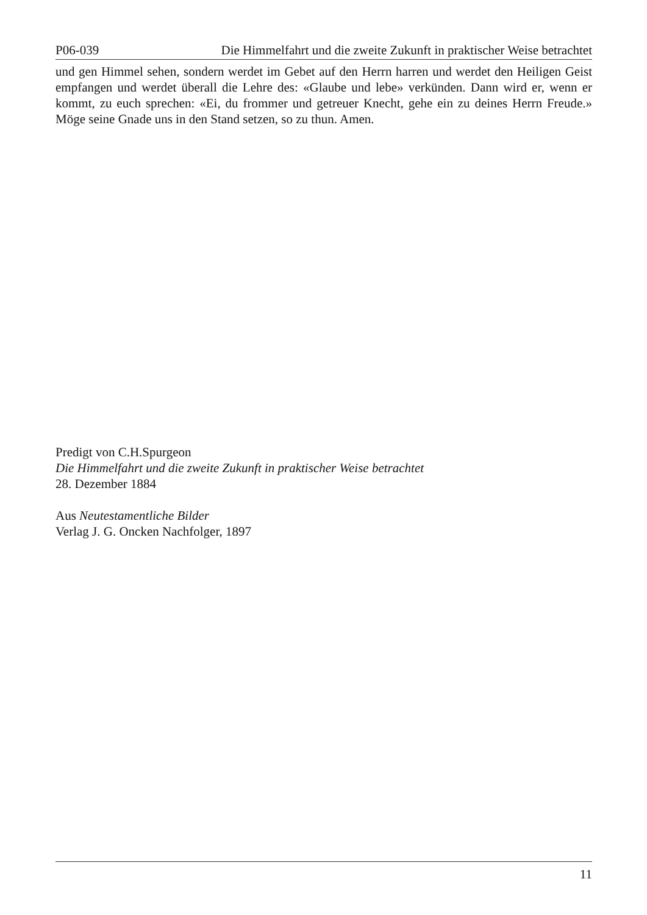P06-039 Die Himmelfahrt und die zweite Zukunft in praktischer Weise betrachtet
und gen Himmel sehen, sondern werdet im Gebet auf den Herrn harren und werdet den Heiligen Geist empfangen und werdet überall die Lehre des: «Glaube und lebe» verkünden. Dann wird er, wenn er kommt, zu euch sprechen: «Ei, du frommer und getreuer Knecht, gehe ein zu deines Herrn Freude.» Möge seine Gnade uns in den Stand setzen, so zu thun. Amen.
Predigt von C.H.Spurgeon
Die Himmelfahrt und die zweite Zukunft in praktischer Weise betrachtet
28. Dezember 1884
Aus Neutestamentliche Bilder
Verlag J. G. Oncken Nachfolger, 1897
11